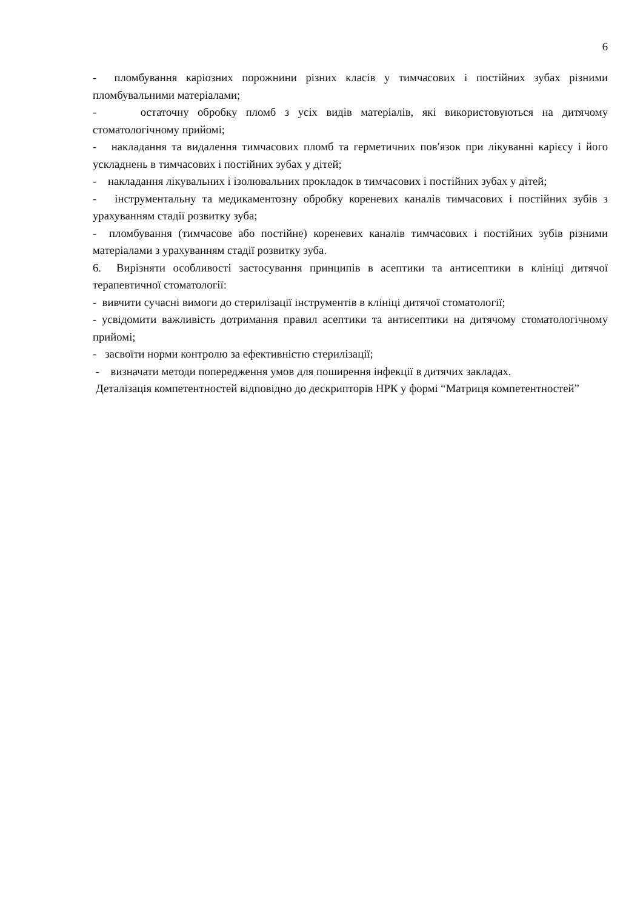6
- пломбування каріозних порожнини різних класів у тимчасових і постійних зубах різними пломбувальними матеріалами;
- остаточну обробку пломб з усіх видів матеріалів, які використовуються на дитячому стоматологічному прийомі;
- накладання та видалення тимчасових пломб та герметичних пов′язок при лікуванні карієсу і його ускладнень в тимчасових і постійних зубах у дітей;
- накладання лікувальних і ізолювальних прокладок в тимчасових і постійних зубах у дітей;
- інструментальну та медикаментозну обробку кореневих каналів тимчасових і постійних зубів з урахуванням стадії розвитку зуба;
- пломбування (тимчасове або постійне) кореневих каналів тимчасових і постійних зубів різними матеріалами з урахуванням стадії розвитку зуба.
6. Вирізняти особливості застосування принципів в асептики та антисептики в клініці дитячої терапевтичної стоматології:
- вивчити сучасні вимоги до стерилізації інструментів в клініці дитячої стоматології;
- усвідомити важливість дотримання правил асептики та антисептики на дитячому стоматологічному прийомі;
- засвоїти норми контролю за ефективністю стерилізації;
- визначати методи попередження умов для поширення інфекції в дитячих закладах.
Деталізація компетентностей відповідно до дескрипторів НРК у формі “Матриця компетентностей”